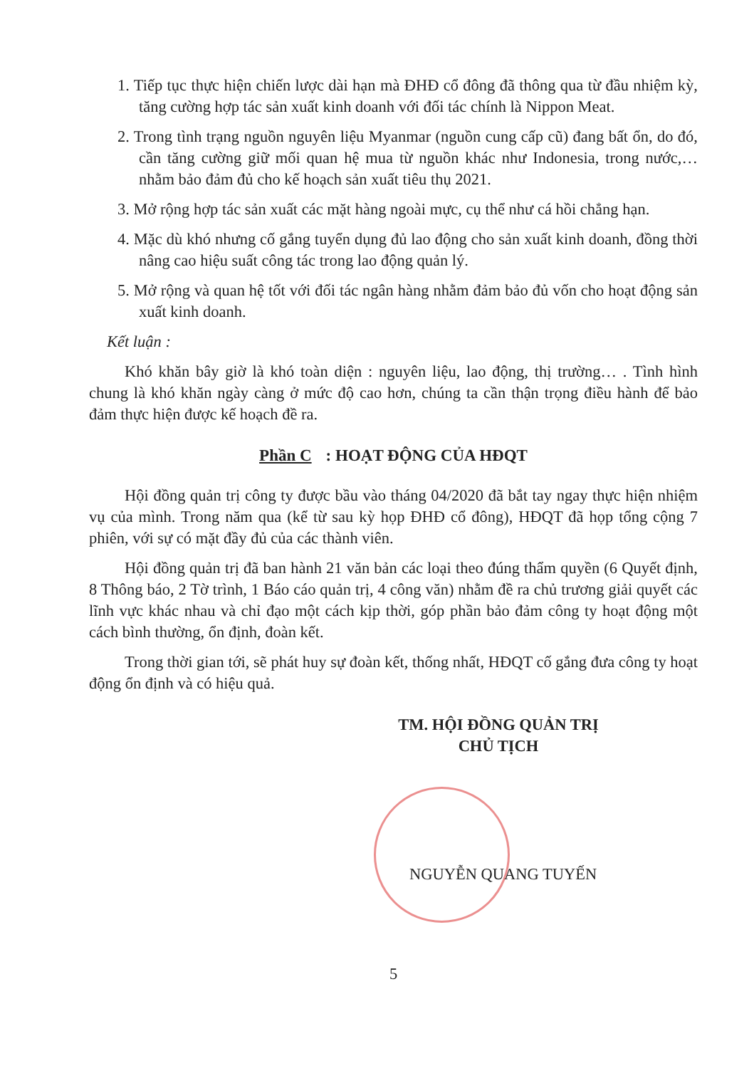1. Tiếp tục thực hiện chiến lược dài hạn mà ĐHĐ cổ đông đã thông qua từ đầu nhiệm kỳ, tăng cường hợp tác sản xuất kinh doanh với đối tác chính là Nippon Meat.
2. Trong tình trạng nguồn nguyên liệu Myanmar (nguồn cung cấp cũ) đang bất ổn, do đó, cần tăng cường giữ mối quan hệ mua từ nguồn khác như Indonesia, trong nước,… nhằm bảo đảm đủ cho kế hoạch sản xuất tiêu thụ 2021.
3. Mở rộng hợp tác sản xuất các mặt hàng ngoài mực, cụ thể như cá hồi chẳng hạn.
4. Mặc dù khó nhưng cố gắng tuyển dụng đủ lao động cho sản xuất kinh doanh, đồng thời nâng cao hiệu suất công tác trong lao động quản lý.
5. Mở rộng và quan hệ tốt với đối tác ngân hàng nhằm đảm bảo đủ vốn cho hoạt động sản xuất kinh doanh.
Kết luận :
Khó khăn bây giờ là khó toàn diện : nguyên liệu, lao động, thị trường… . Tình hình chung là khó khăn ngày càng ở mức độ cao hơn, chúng ta cần thận trọng điều hành để bảo đảm thực hiện được kế hoạch đề ra.
Phần C: HOẠT ĐỘNG CỦA HĐQT
Hội đồng quản trị công ty được bầu vào tháng 04/2020 đã bắt tay ngay thực hiện nhiệm vụ của mình. Trong năm qua (kể từ sau kỳ họp ĐHĐ cổ đông), HĐQT đã họp tổng cộng 7 phiên, với sự có mặt đầy đủ của các thành viên.
Hội đồng quản trị đã ban hành 21 văn bản các loại theo đúng thẩm quyền (6 Quyết định, 8 Thông báo, 2 Tờ trình, 1 Báo cáo quản trị, 4 công văn) nhằm đề ra chủ trương giải quyết các lĩnh vực khác nhau và chỉ đạo một cách kịp thời, góp phần bảo đảm công ty hoạt động một cách bình thường, ổn định, đoàn kết.
Trong thời gian tới, sẽ phát huy sự đoàn kết, thống nhất, HĐQT cố gắng đưa công ty hoạt động ổn định và có hiệu quả.
TM. HỘI ĐỒNG QUẢN TRỊ
CHỦ TỊCH
NGUYỄN QUANG TUYẾN
5